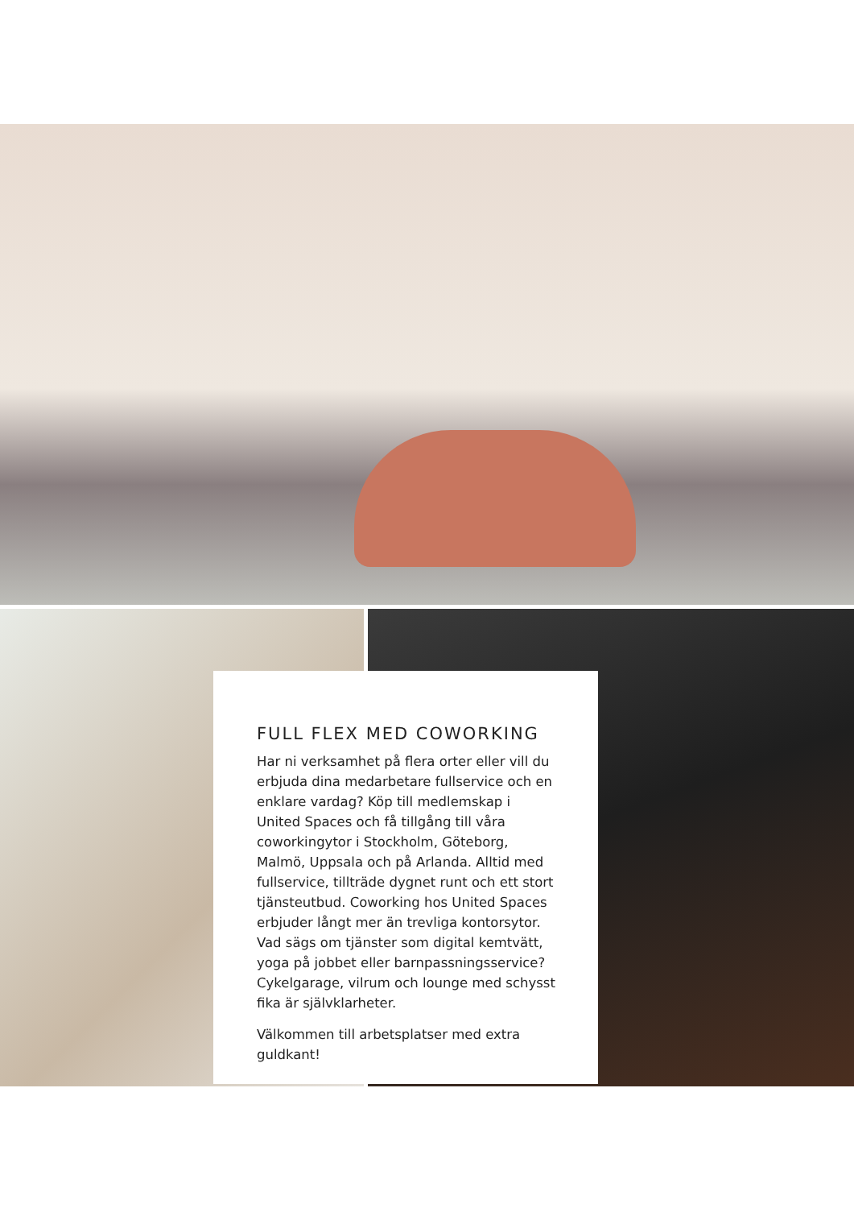FULL FLEX MED COWORKING
Har ni verksamhet på flera orter eller vill du erbjuda dina medarbetare fullservice och en enklare vardag? Köp till medlemskap i United Spaces och få tillgång till våra coworkingytor i Stockholm, Göteborg, Malmö, Uppsala och på Arlanda. Alltid med fullservice, tillträde dygnet runt och ett stort tjänsteutbud. Coworking hos United Spaces erbjuder långt mer än trevliga kontorsytor. Vad sägs om tjänster som digital kemtvätt, yoga på jobbet eller barnpassningsservice? Cykelgarage, vilrum och lounge med schysst fika är självklarheter.
Välkommen till arbetsplatser med extra guldkant!